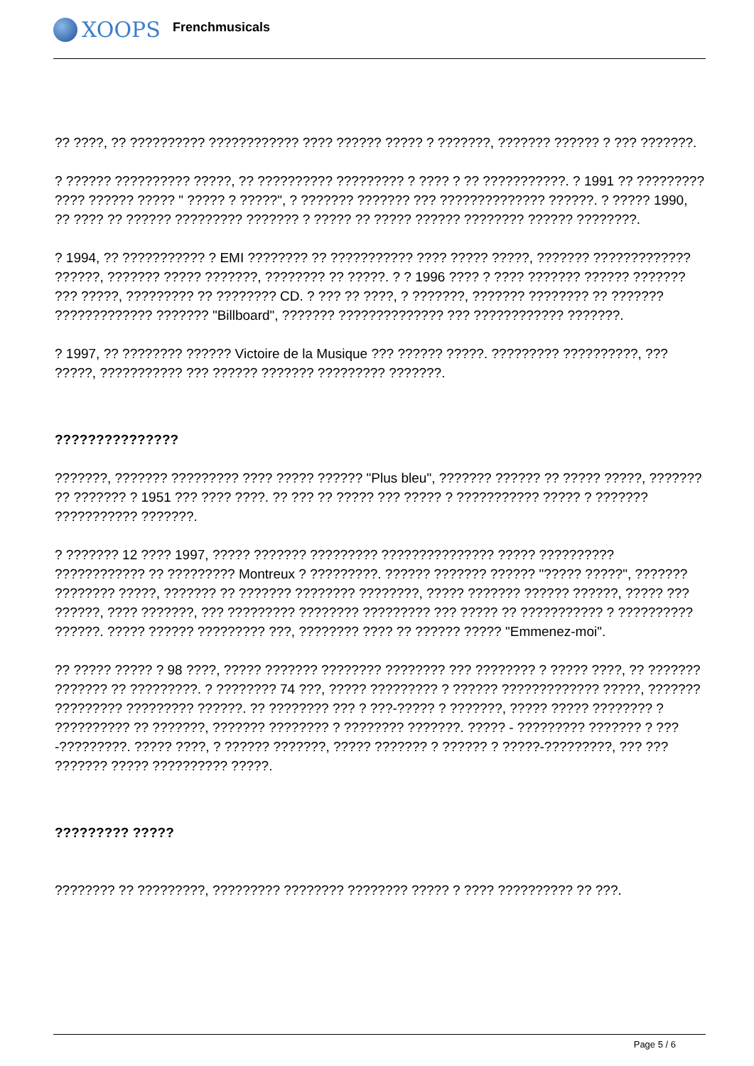XOOPS
Frenchmusicals
?? ????, ?? ?????????? ???????????? ???? ?????? ????? ? ???????, ??????? ?????? ? ??? ???????.
? ?????? ?????????? ?????, ?? ?????????? ????????? ? ???? ? ?? ???????????. ? 1991 ?? ????????? ???? ?????? ????? " ????? ? ?????", ? ??????? ??????? ??? ?????????????? ??????. ? ????? 1990, ?? ???? ?? ?????? ????????? ??????? ? ????? ?? ????? ?????? ???????? ?????? ????????.
? 1994, ?? ??????????? ? EMI ???????? ?? ??????????? ???? ????? ?????, ??????? ????????????? ??????, ??????? ????? ???????, ???????? ?? ?????. ? ? 1996 ???? ? ???? ??????? ?????? ??????? ??? ?????, ????????? ?? ???????? CD. ? ??? ?? ????, ? ???????, ??????? ???????? ?? ??????? ????????????? ??????? "Billboard", ??????? ?????????????? ??? ???????????? ???????.
? 1997, ?? ???????? ?????? Victoire de la Musique ??? ?????? ?????. ????????? ??????????, ??? ?????, ??????????? ??? ?????? ??????? ????????? ???????.
???????????????
???????, ??????? ????????? ???? ????? ?????? "Plus bleu", ??????? ?????? ?? ????? ?????, ??????? ?? ??????? ? 1951 ??? ???? ????. ?? ??? ?? ????? ??? ????? ? ??????????? ????? ? ??????? ??????????? ???????.
? ??????? 12 ???? 1997, ????? ??????? ????????? ??????????????? ????? ?????????? ???????????? ?? ????????? Montreux ? ?????????. ?????? ??????? ?????? "????? ?????", ??????? ???????? ?????, ??????? ?? ??????? ???????? ????????, ????? ??????? ?????? ??????, ????? ??? ??????, ???? ???????, ??? ????????? ???????? ????????? ??? ????? ?? ??????????? ? ?????????? ??????. ????? ?????? ????????? ???, ???????? ???? ?? ?????? ????? "Emmenez-moi".
?? ????? ????? ? 98 ????, ????? ??????? ???????? ???????? ??? ???????? ? ????? ????, ?? ??????? ??????? ?? ?????????. ? ???????? 74 ???, ????? ????????? ? ?????? ????????????? ?????, ??????? ????????? ????????? ??????. ?? ???????? ??? ? ???-????? ? ???????, ????? ????? ???????? ? ?????????? ?? ???????, ??????? ???????? ? ???????? ???????. ????? - ????????? ??????? ? ???-?????????. ????? ????, ? ?????? ???????, ????? ??????? ? ?????? ? ?????-?????????, ??? ??? ??????? ????? ?????????? ?????.
????????? ?????
???????? ?? ?????????, ????????? ???????? ???????? ????? ? ???? ?????????? ?? ???.
Page 5 / 6